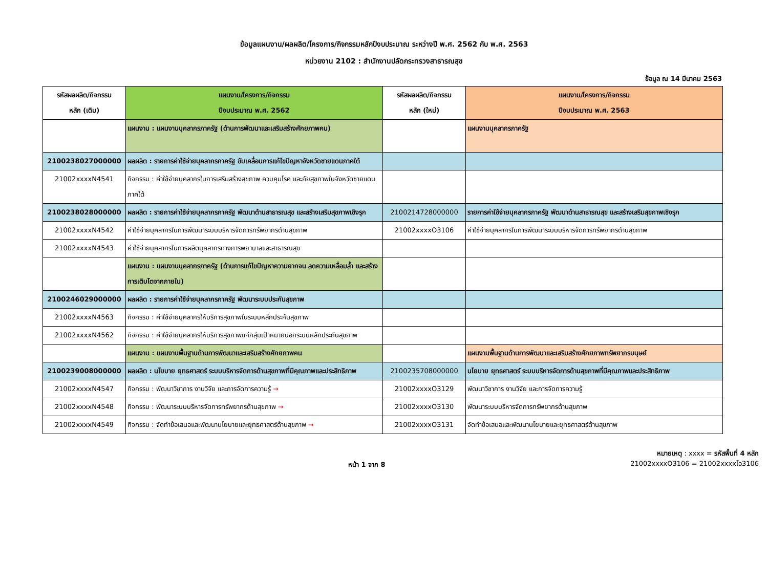ข้อมูลแผนงาน/ผลผลิต/โครงการ/กิจกรรมหลักปีงบประมาณ ระหว่างปี พ.ศ. 2562 กับ พ.ศ. 2563
หน่วยงาน 2102 : สำนักงานปลัดกระทรวงสาธารณสุข
ข้อมูล ณ 14 มีนาคม 2563
| รหัสผลผลิต/กิจกรรม หลัก (เดิม) | แผนงาน/โครงการ/กิจกรรม ปีงบประมาณ พ.ศ. 2562 | รหัสผลผลิต/กิจกรรม หลัก (ใหม่) | แผนงาน/โครงการ/กิจกรรม ปีงบประมาณ พ.ศ. 2563 |
| --- | --- | --- | --- |
| | แผนงาน : แผนงานบุคลากรภาครัฐ (ด้านการพัฒนาและเสริมสร้างศักยภาพคน) | | แผนงานบุคลากรภาครัฐ |
| 2100238027000000 | ผลผลิต : รายการค่าใช้จ่ายบุคลากรภาครัฐ ขับเคลื่อนการแก้ไขปัญหาจังหวัดชายแดนภาคใต้ | | |
| 21002xxxxN4541 | กิจกรรม : ค่าใช้จ่ายบุคลากรในการเสริมสร้างสุขภาพ ควบคุมโรค และภัยสุขภาพในจังหวัดชายแดนภาคใต้ | | |
| 2100238028000000 | ผลผลิต : รายการค่าใช้จ่ายบุคลากรภาครัฐ พัฒนาด้านสาธารณสุข และสร้างเสริมสุขภาพเชิงรุก | 2100214728000000 | รายการค่าใช้จ่ายบุคลากรภาครัฐ พัฒนาด้านสาธารณสุข และสร้างเสริมสุขภาพเชิงรุก |
| 21002xxxxN4542 | ค่าใช้จ่ายบุคลากรในการพัฒนาระบบบริหารจัดการทรัพยากรด้านสุขภาพ | 21002xxxxO3106 | ค่าใช้จ่ายบุคลากรในการพัฒนาระบบบริหารจัดการทรัพยากรด้านสุขภาพ |
| 21002xxxxN4543 | ค่าใช้จ่ายบุคลากรในการผลิตบุคลากรทางการพยาบาลและสาธารณสุข | | |
| | แผนงาน : แผนงานบุคลากรภาครัฐ (ด้านการแก้ไขปัญหาความยากจน ลดความเหลื่อมล้ำ และสร้างการเติบโตจากภายใน) | | |
| 2100246029000000 | ผลผลิต : รายการค่าใช้จ่ายบุคลากรภาครัฐ พัฒนาระบบประกันสุขภาพ | | |
| 21002xxxxN4563 | กิจกรรม : ค่าใช้จ่ายบุคลากรให้บริการสุขภาพในระบบหลักประกันสุขภาพ | | |
| 21002xxxxN4562 | กิจกรรม : ค่าใช้จ่ายบุคลากรให้บริการสุขภาพแก่กลุ่มเป้าหมายนอกระบบหลักประกันสุขภาพ | | |
| | แผนงาน : แผนงานพื้นฐานด้านการพัฒนาและเสริมสร้างศักยภาพคน | | แผนงานพื้นฐานด้านการพัฒนาและเสริมสร้างศักยภาพทรัพยากรมนุษย์ |
| 2100239008000000 | ผลผลิต : นโยบาย ยุทธศาสตร์ ระบบบริหารจัดการด้านสุขภาพที่มีคุณภาพและประสิทธิภาพ | 2100235708000000 | นโยบาย ยุทธศาสตร์ ระบบบริหารจัดการด้านสุขภาพที่มีคุณภาพและประสิทธิภาพ |
| 21002xxxxN4547 | กิจกรรม : พัฒนาวิชาการ งานวิจัย และการจัดการความรู้ → | 21002xxxxO3129 | พัฒนาวิชาการ งานวิจัย และการจัดการความรู้ |
| 21002xxxxN4548 | กิจกรรม : พัฒนาระบบบริหารจัดการทรัพยากรด้านสุขภาพ → | 21002xxxxO3130 | พัฒนาระบบบริหารจัดการทรัพยากรด้านสุขภาพ |
| 21002xxxxN4549 | กิจกรรม : จัดทำข้อเสนอและพัฒนานโยบายและยุทธศาสตร์ด้านสุขภาพ → | 21002xxxxO3131 | จัดทำข้อเสนอและพัฒนานโยบายและยุทธศาสตร์ด้านสุขภาพ |
หน้า 1 จาก 8
หมายเหตุ : xxxx = รหัสพื้นที่ 4 หลัก
21002xxxxO3106 = 21002xxxxโอ3106